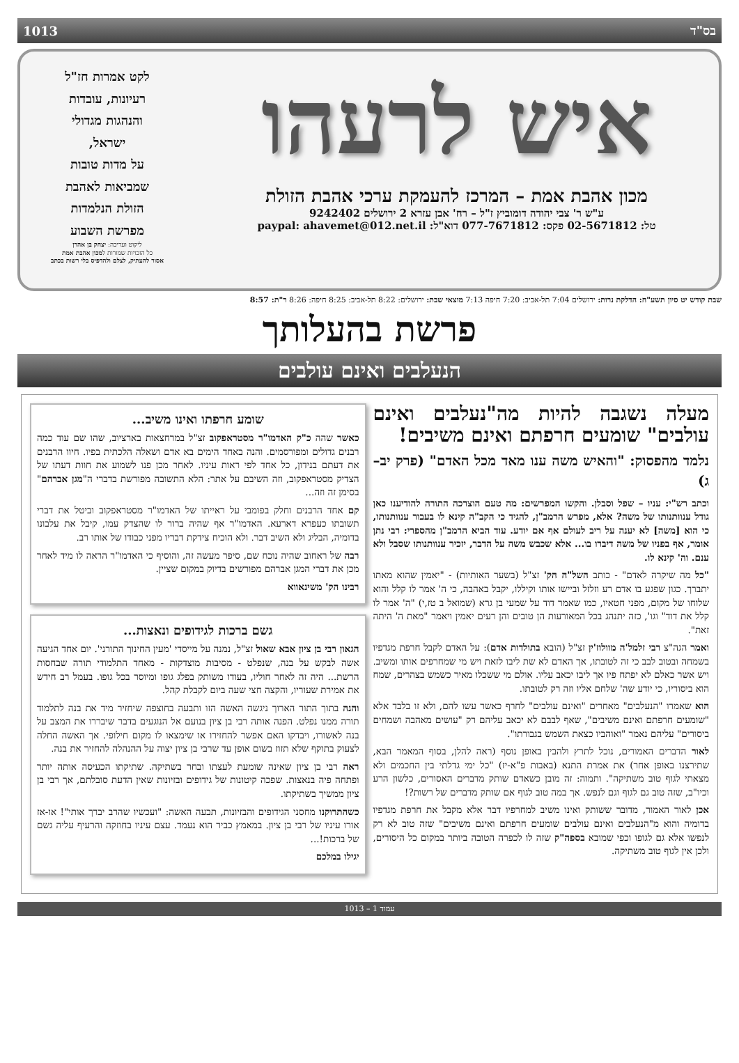בס"ד 1013
איש לרעהו
מכון אהבת אמת – המרכז להעמקת ערכי אהבת הזולת
ע"ש ר' צבי יהודה דומוביץ ז"ל – רח' אבן עזרא 2 ירושלים 9242402
טל: 02-5671812 פקס: 077-7671812 דוא"ל: paypal: ahavemet@012.net.il
לקט אמרות חז"ל
רעיונות, עובדות
והנהגות מגדולי
ישראל,
על מדות טובות
שמביאות לאהבת
הזולת הנלמדות
מפרשת השבוע
ליקוט ועריכה: יצחק בן אהרן
כל הזכויות שמורות למכון אהבת אמת
אסור להעתיק, לצלם ולהדפיס בלי רשות בכתב
שבת קודש יט סיון תשע"ח: הדלקת נרות: ירושלים 7:04 תל-אביב: 7:20 חיפה 7:13 מוצאי שבת: ירושלים: 8:22 תל-אביב: 8:25 חיפה: 8:26 ר"ת: 8:57
פרשת בהעלותך
הנעלבים ואינם עולבים
מעלה נשגבה להיות מה"נעלבים ואינם עולבים" שומעים חרפתם ואינם משיבים!
נלמד מהפסוק: "והאיש משה ענו מאד מכל האדם" (פרק יב–ג)
וכתב רש"י: עניו – שפל וסבלן. והקשו המפרשים: מה טעם הוצרכה התורה להודיענו כאן גודל ענוותנותו של משה? אלא, מפרש הרמב"ן, להגיד כי הקב"ה קינא לו בעבור ענוותנותו, כי הוא [משה] לא יענה על ריב לעולם אף אם יודע. עוד הביא הרמב"ן מהספרי: רבי נתן אומר, אף בפניו של משה דיברו בו... אלא שכבש משה על הדבר, יזכיר ענוותנותו שסבל ולא ענם. וה' קינא לו.
"כל מה שיקרה לאדם" - כותב השל"ה הק' זצ"ל (בשער האותיות) - "יאמין שהוא מאתו יתברך. כגון שפגע בו אדם רע וזלזל וביישו אותו וקיללו, יקבל באהבה, כי ה' אמר לו קלל והוא שלוחו של מקום, מפני חטאיו, כמו שאמר דוד על שמעי בן גרא (שמואל ב טז,י) "ה' אמר לו קלל את דוד" וגו', כזה יתנהג בכל המאורעות הן טובים והן רעים יאמין ויאמר "מאת ה' היתה זאת".
ואמר הגה"צ רבי זלמל'ה מוולוז'ין זצ"ל (הובא בתולדות אדם): על האדם לקבל חרפת מגדפיו בשמחה ובטוב לבב כי זה לטובתו, אך האדם לא שת ליבו לזאת ויש מי שמחרפים אותו ומשיב. ויש אשר כאלם לא יפתח פיו אך ליבו יכאב עליו. אולם מי ששכלו מאיר כשמש בצהרים, שמח הוא ביסוריו, כי יודע שה' שלחם אליו וזה רק לטובתו.
הוא שאמרו "הנעלבים" מאחרים "ואינם עולבים" לחרף כאשר עשו להם, ולא זו בלבד אלא "שומעים חרפתם ואינם משיבים", שאף לבבם לא יכאב עליהם רק "עושים מאהבה ושמחים ביסורים" עליהם נאמר "ואוהביו כצאת השמש בגבורתו".
לאור הדברים האמורים, נוכל לתרץ ולהבין באופן נוסף (ראה להלן, בסוף המאמר הבא, שתירצנו באופן אחר) את אמרת התנא (באבות פ"א-יז) "כל ימי גדלתי בין החכמים ולא מצאתי לגוף טוב משתיקה". ותמוה: זה מובן כשאדם שותק מדברים האסורים, כלשון הרע וכיו"ב, שזה טוב גם לגוף וגם לנפש. אך במה טוב לגוף אם שותק מדברים של רשות?!
אכן לאור האמור, מדובר ששותק ואינו משיב למחרפיו דבר אלא מקבל את חרפת מגדפיו בדומיה והוא מ"הנעלבים ואינם עולבים שומעים חרפתם ואינם משיבים" שזה טוב לא רק לנפשו אלא גם לגופו וכפי שמובא בספה"ק שזה לו לכפרה הטובה ביותר במקום כל היסורים, ולכן אין לגוף טוב משתיקה.
שומע חרפתו ואינו משיב...
כאשר שהה כ"ק האדמו"ר מסטראפקוב זצ"ל במרחצאות בארציוב, שהו שם עוד כמה רבנים גדולים ומפורסמים. והנה באחד הימים בא אדם ושאלה הלכתית בפיו. חיוו הרבנים את דעתם בנידון, כל אחד לפי ראות עיניו. לאחר מכן פנו לשמוע את חוות דעתו של הצדיק מסטראפקוב, וזה השיבם על אתר: הלא התשובה מפורשת בדברי ה"מגן אברהם" בסימן זה וזה...
קם אחד הרבנים וחלק בפומבי על ראייתו של האדמו"ר מסטראפקוב וביטל את דברי תשובתו כעפרא דארעא. האדמו"ר אף שהיה ברור לו שהצדק עמו, קיבל את עלבונו בדומיה, הבליג ולא השיב דבר. ולא הוכיח צידקת דבריו מפני כבודו של אותו רב.
רבה של ראחוב שהיה נוכח שם, סיפר מעשה זה, והוסיף כי האדמו"ר הראה לו מיד לאחר מכן את דברי המגן אברהם מפורשים בדיוק במקום שציין.
רבינו הק' משינאווא
גשם ברכות לגידופים ונאצות...
הגאון רבי בן ציון אבא שאול זצ"ל, נמנה על מייסדי 'מעין החינוך התורני'. יום אחד הגיעה אשה לבקש על בנה, שנפלט - מסיבות מוצדקות - מאחד התלמודי תורה שבחסות הרשת... היה זה לאחר חוליו, בעודו משותק בפלג גופו ומיוסר בכל גופו. בעמל רב חידש את אמירת שעוריו, והקצה חצי שעה ביום לקבלת קהל.
והנה בתוך התור הארוך ניגשה האשה הזו ותבעה בחוצפה שיחזיר מיד את בנה לתלמוד תורה ממנו נפלט. הפנה אותה רבי בן ציון בנועם אל הנוגעים בדבר שיבררו את המצב על בנה לאשורו, ויבדקו האם אפשר להחזירו או שימצאו לו מקום חילופי. אך האשה החלה לצעוק בתוקף שלא תזוז בשום אופן עד שרבי בן ציון יצוה על ההנהלה להחזיר את בנה.
ראה רבי בן ציון שאינה שומעת לעצתו ובחר בשתיקה. שתיקתו הכעיסה אותה יותר ופתחה פיה בנאצות. שפכה קיטונות של גידופים ובזיונות שאין הדעת סובלתם, אך רבי בן ציון ממשיך בשתיקתו.
כשהתרוקנו מחסני הגידופים והבזיונות, תבעה האשה: "ועכשיו שהרב יברך אותי"! או-אז אורו עיניו של רבי בן ציון. במאמץ כביר הוא נעמד. עצם עיניו בחוזקה והרעיף עליה גשם של ברכות!...
יגילו במלכם
עמוד 1 – 1013